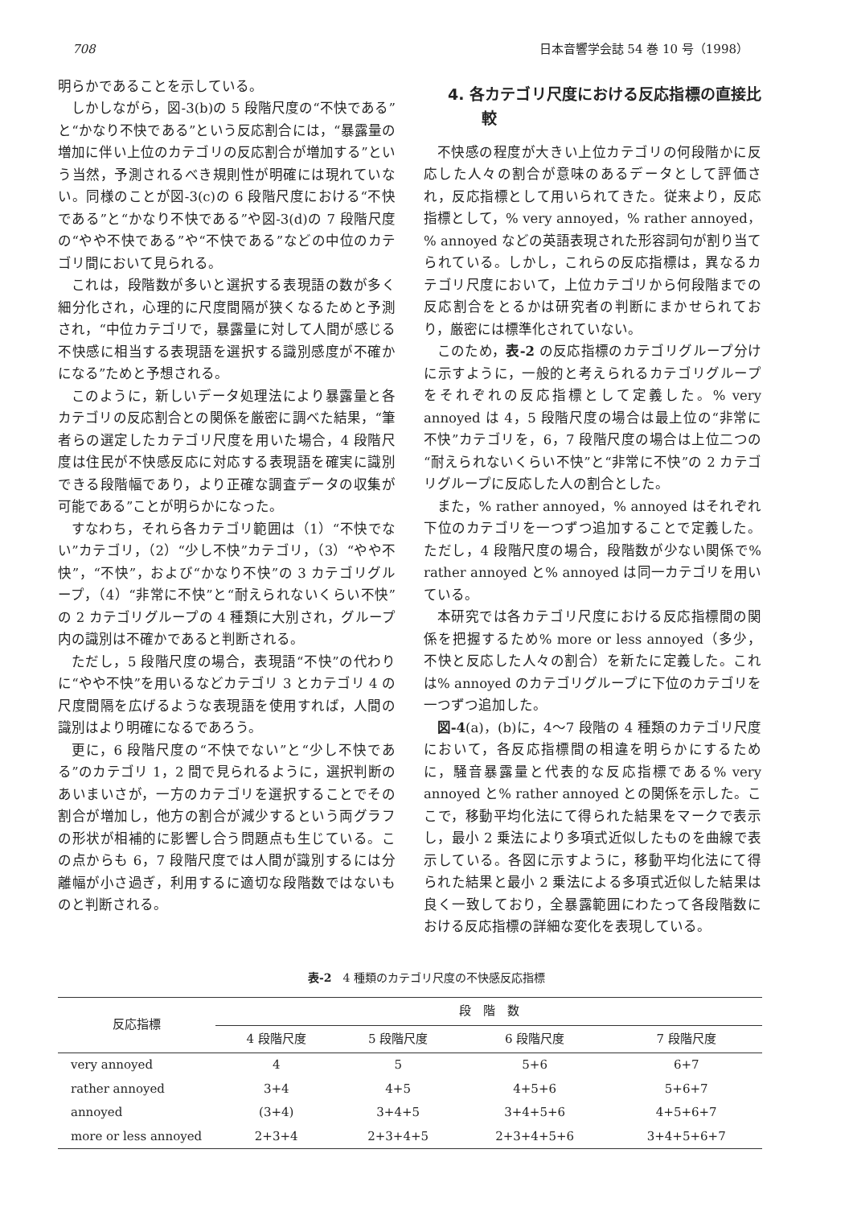708 日本音響学会誌 54 巻 10 号（1998）
明らかであることを示している。
しかしながら，図-3(b)の 5 段階尺度の“不快である”と“かなり不快である”という反応割合には，“暴露量の増加に伴い上位のカテゴリの反応割合が増加する”という当然，予測されるべき規則性が明確には現れていない。同様のことが図-3(c)の 6 段階尺度における“不快である”と“かなり不快である”や図-3(d)の 7 段階尺度の“やや不快である”や“不快である”などの中位のカテゴリ間において見られる。
これは，段階数が多いと選択する表現語の数が多く細分化され，心理的に尺度間隔が狭くなるためと予測され，“中位カテゴリで，暴露量に対して人間が感じる不快感に相当する表現語を選択する識別感度が不確かになる”ためと予想される。
このように，新しいデータ処理法により暴露量と各カテゴリの反応割合との関係を厳密に調べた結果，“筆者らの選定したカテゴリ尺度を用いた場合，4 段階尺度は住民が不快感反応に対応する表現語を確実に識別できる段階幅であり，より正確な調査データの収集が可能である”ことが明らかになった。
すなわち，それら各カテゴリ範囲は（1）“不快でない”カテゴリ，（2）“少し不快”カテゴリ，（3）“やや不快”，“不快”，および“かなり不快”の 3 カテゴリグループ，（4）“非常に不快”と“耐えられないくらい不快”の 2 カテゴリグループの 4 種類に大別され，グループ内の識別は不確かであると判断される。
ただし，5 段階尺度の場合，表現語“不快”の代わりに“やや不快”を用いるなどカテゴリ 3 とカテゴリ 4 の尺度間隔を広げるような表現語を使用すれば，人間の識別はより明確になるであろう。
更に，6 段階尺度の“不快でない”と“少し不快である”のカテゴリ 1，2 間で見られるように，選択判断のあいまいさが，一方のカテゴリを選択することでその割合が増加し，他方の割合が減少するという両グラフの形状が相補的に影響し合う問題点も生じている。この点からも 6，7 段階尺度では人間が識別するには分離幅が小さ過ぎ，利用するに適切な段階数ではないものと判断される。
4. 各カテゴリ尺度における反応指標の直接比較
不快感の程度が大きい上位カテゴリの何段階かに反応した人々の割合が意味のあるデータとして評価され，反応指標として用いられてきた。従来より，反応指標として，% very annoyed，% rather annoyed，% annoyed などの英語表現された形容詞句が割り当てられている。しかし，これらの反応指標は，異なるカテゴリ尺度において，上位カテゴリから何段階までの反応割合をとるかは研究者の判断にまかせられており，厳密には標準化されていない。
このため，表-2 の反応指標のカテゴリグループ分けに示すように，一般的と考えられるカテゴリグループをそれぞれの反応指標として定義した。% very annoyed は 4，5 段階尺度の場合は最上位の“非常に不快”カテゴリを，6，7 段階尺度の場合は上位二つの“耐えられないくらい不快”と“非常に不快”の 2 カテゴリグループに反応した人の割合とした。
また，% rather annoyed，% annoyed はそれぞれ下位のカテゴリを一つずつ追加することで定義した。ただし，4 段階尺度の場合，段階数が少ない関係で% rather annoyed と% annoyed は同一カテゴリを用いている。
本研究では各カテゴリ尺度における反応指標間の関係を把握するため% more or less annoyed（多少，不快と反応した人々の割合）を新たに定義した。これは% annoyed のカテゴリグループに下位のカテゴリを一つずつ追加した。
図-4(a)，(b)に，4〜7 段階の 4 種類のカテゴリ尺度において，各反応指標間の相違を明らかにするために，騒音暴露量と代表的な反応指標である% very annoyed と% rather annoyed との関係を示した。ここで，移動平均化法にて得られた結果をマークで表示し，最小 2 乗法により多項式近似したものを曲線で表示している。各図に示すように，移動平均化法にて得られた結果と最小 2 乗法による多項式近似した結果は良く一致しており，全暴露範囲にわたって各段階数における反応指標の詳細な変化を表現している。
表-2　4 種類のカテゴリ尺度の不快感反応指標
| 反応指標 | 段 階 数 | | | |
| --- | --- | --- | --- | --- |
| | 4 段階尺度 | 5 段階尺度 | 6 段階尺度 | 7 段階尺度 |
| very annoyed | 4 | 5 | 5+6 | 6+7 |
| rather annoyed | 3+4 | 4+5 | 4+5+6 | 5+6+7 |
| annoyed | (3+4) | 3+4+5 | 3+4+5+6 | 4+5+6+7 |
| more or less annoyed | 2+3+4 | 2+3+4+5 | 2+3+4+5+6 | 3+4+5+6+7 |